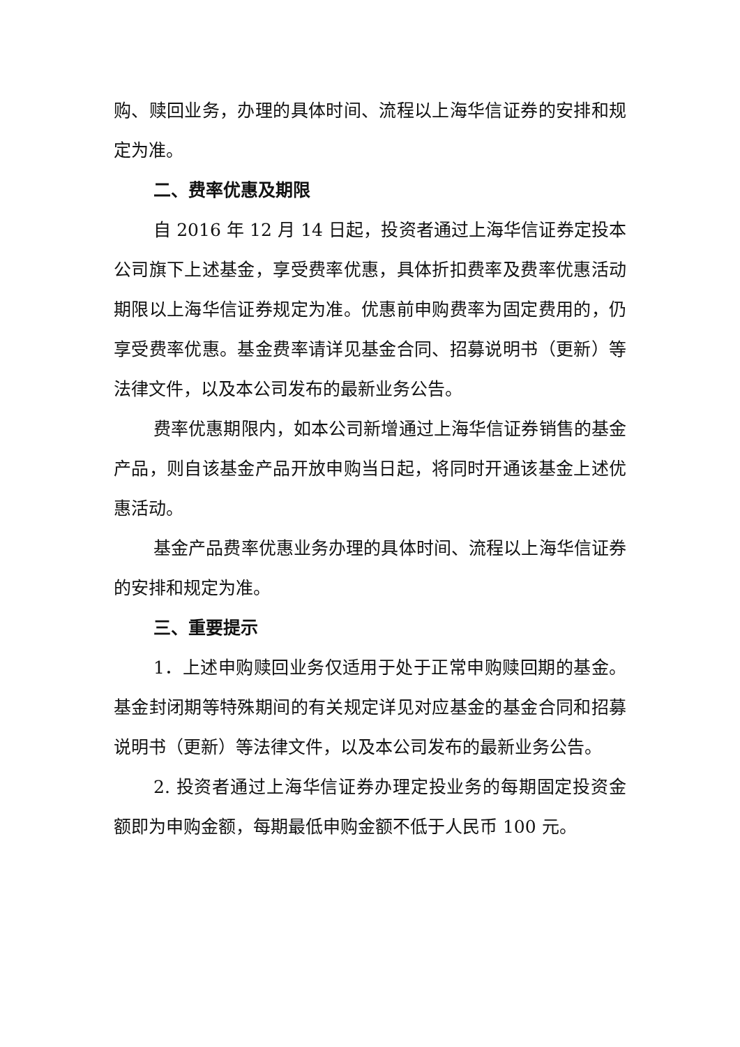购、赎回业务，办理的具体时间、流程以上海华信证券的安排和规定为准。
二、费率优惠及期限
自 2016 年 12 月 14 日起，投资者通过上海华信证券定投本公司旗下上述基金，享受费率优惠，具体折扣费率及费率优惠活动期限以上海华信证券规定为准。优惠前申购费率为固定费用的，仍享受费率优惠。基金费率请详见基金合同、招募说明书（更新）等法律文件，以及本公司发布的最新业务公告。
费率优惠期限内，如本公司新增通过上海华信证券销售的基金产品，则自该基金产品开放申购当日起，将同时开通该基金上述优惠活动。
基金产品费率优惠业务办理的具体时间、流程以上海华信证券的安排和规定为准。
三、重要提示
1．上述申购赎回业务仅适用于处于正常申购赎回期的基金。基金封闭期等特殊期间的有关规定详见对应基金的基金合同和招募说明书（更新）等法律文件，以及本公司发布的最新业务公告。
2. 投资者通过上海华信证券办理定投业务的每期固定投资金额即为申购金额，每期最低申购金额不低于人民币 100 元。